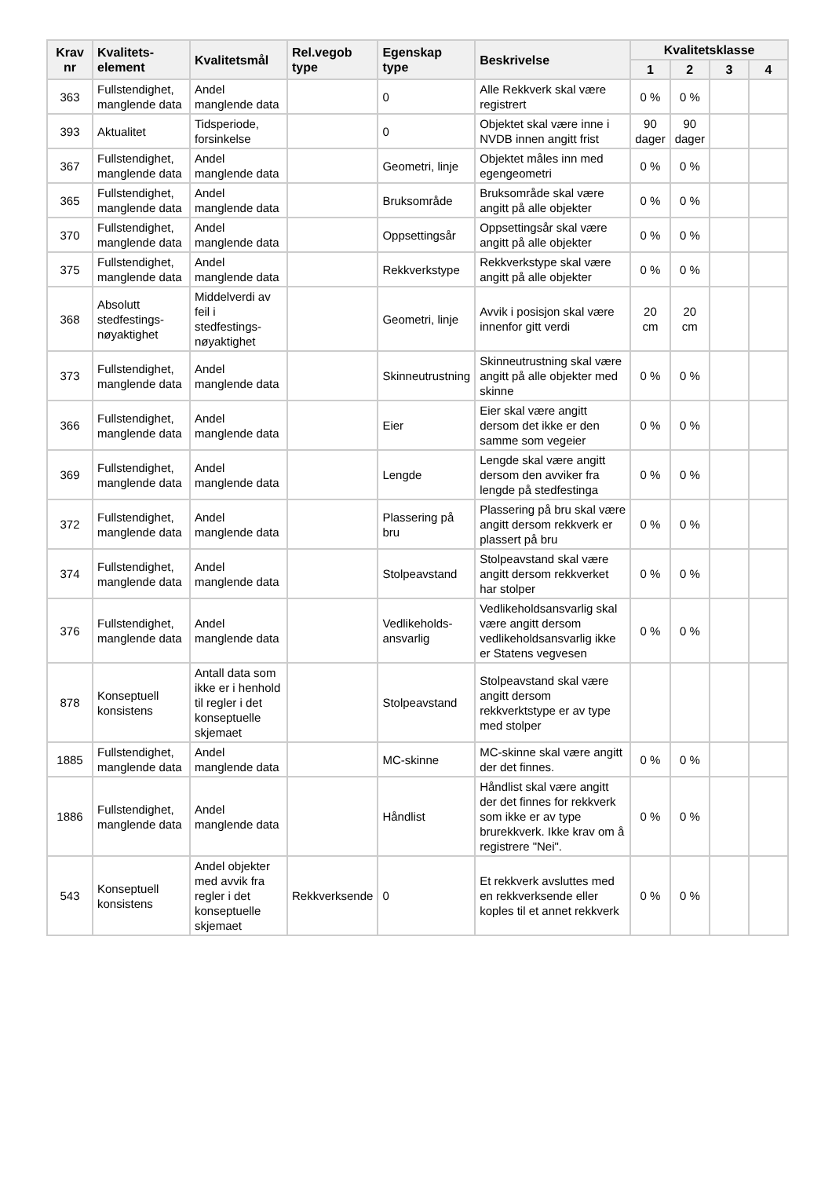| Krav nr | Kvalitets-element | Kvalitetsmål | Rel.vegob type | Egenskap type | Beskrivelse | Kvalitetsklasse | | | |
| --- | --- | --- | --- | --- | --- | --- | --- | --- | --- |
| | | | | | | 1 | 2 | 3 | 4 |
| 363 | Fullstendighet, manglende data | Andel manglende data | | 0 | Alle Rekkverk skal være registrert | 0 % | 0 % | | |
| 393 | Aktualitet | Tidsperiode, forsinkelse | | 0 | Objektet skal være inne i NVDB innen angitt frist | 90 dager | 90 dager | | |
| 367 | Fullstendighet, manglende data | Andel manglende data | | Geometri, linje | Objektet måles inn med egengeometri | 0 % | 0 % | | |
| 365 | Fullstendighet, manglende data | Andel manglende data | | Bruksområde | Bruksområde skal være angitt på alle objekter | 0 % | 0 % | | |
| 370 | Fullstendighet, manglende data | Andel manglende data | | Oppsettingsår | Oppsettingsår skal være angitt på alle objekter | 0 % | 0 % | | |
| 375 | Fullstendighet, manglende data | Andel manglende data | | Rekkverkstype | Rekkverkstype skal være angitt på alle objekter | 0 % | 0 % | | |
| 368 | Absolutt stedfestings-nøyaktighet | Middelverdi av feil i stedfestings-nøyaktighet | | Geometri, linje | Avvik i posisjon skal være innenfor gitt verdi | 20 cm | 20 cm | | |
| 373 | Fullstendighet, manglende data | Andel manglende data | | Skinneutrustning | Skinneutrustning skal være angitt på alle objekter med skinne | 0 % | 0 % | | |
| 366 | Fullstendighet, manglende data | Andel manglende data | | Eier | Eier skal være angitt dersom det ikke er den samme som vegeier | 0 % | 0 % | | |
| 369 | Fullstendighet, manglende data | Andel manglende data | | Lengde | Lengde skal være angitt dersom den avviker fra lengde på stedfestinga | 0 % | 0 % | | |
| 372 | Fullstendighet, manglende data | Andel manglende data | | Plassering på bru | Plassering på bru skal være angitt dersom rekkverk er plassert på bru | 0 % | 0 % | | |
| 374 | Fullstendighet, manglende data | Andel manglende data | | Stolpeavstand | Stolpeavstand skal være angitt dersom rekkverket har stolper | 0 % | 0 % | | |
| 376 | Fullstendighet, manglende data | Andel manglende data | | Vedlikeholds-ansvarlig | Vedlikeholdsansvarlig skal være angitt dersom vedlikeholdsansvarlig ikke er Statens vegvesen | 0 % | 0 % | | |
| 878 | Konseptuell konsistens | Antall data som ikke er i henhold til regler i det konseptuelle skjemaet | | Stolpeavstand | Stolpeavstand skal være angitt dersom rekkverktstype er av type med stolper | | | | |
| 1885 | Fullstendighet, manglende data | Andel manglende data | | MC-skinne | MC-skinne skal være angitt der det finnes. | 0 % | 0 % | | |
| 1886 | Fullstendighet, manglende data | Andel manglende data | | Håndlist | Håndlist skal være angitt der det finnes for rekkverk som ikke er av type brurekkverk. Ikke krav om å registrere "Nei". | 0 % | 0 % | | |
| 543 | Konseptuell konsistens | Andel objekter med avvik fra regler i det konseptuelle skjemaet | Rekkverksende | 0 | Et rekkverk avsluttes med en rekkverksende eller koples til et annet rekkverk | 0 % | 0 % | | |